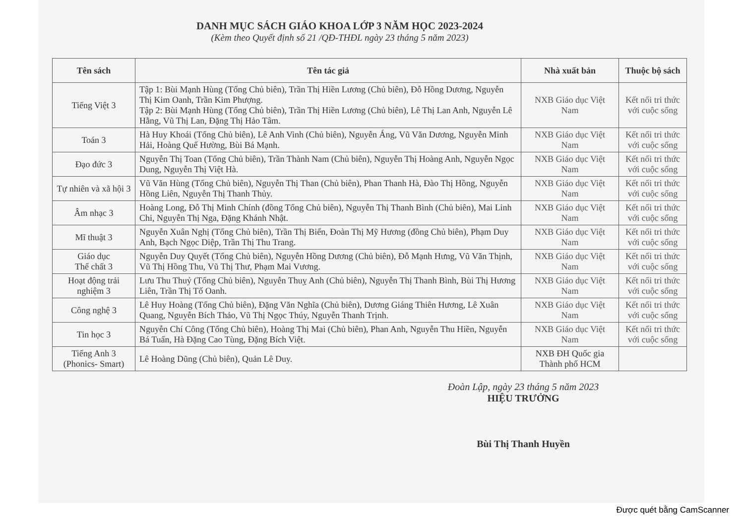DANH MỤC SÁCH GIÁO KHOA LỚP 3 NĂM HỌC 2023-2024
(Kèm theo Quyết định số 21 /QĐ-THĐL ngày 23 tháng 5 năm 2023)
| Tên sách | Tên tác giả | Nhà xuất bản | Thuộc bộ sách |
| --- | --- | --- | --- |
| Tiếng Việt 3 | Tập 1: Bùi Mạnh Hùng (Tổng Chủ biên), Trần Thị Hiền Lương (Chủ biên), Đỗ Hồng Dương, Nguyễn Thị Kim Oanh, Trần Kim Phượng. Tập 2: Bùi Mạnh Hùng (Tổng Chủ biên), Trần Thị Hiền Lương (Chủ biên), Lê Thị Lan Anh, Nguyễn Lê Hằng, Vũ Thị Lan, Đặng Thị Hảo Tâm. | NXB Giáo dục Việt Nam | Kết nối tri thức với cuộc sống |
| Toán 3 | Hà Huy Khoái (Tổng Chủ biên), Lê Anh Vinh (Chủ biên), Nguyễn Áng, Vũ Văn Dương, Nguyễn Minh Hải, Hoàng Quế Hường, Bùi Bá Mạnh. | NXB Giáo dục Việt Nam | Kết nối tri thức với cuộc sống |
| Đạo đức 3 | Nguyễn Thị Toan (Tổng Chủ biên), Trần Thành Nam (Chủ biên), Nguyễn Thị Hoàng Anh, Nguyễn Ngọc Dung, Nguyễn Thị Việt Hà. | NXB Giáo dục Việt Nam | Kết nối tri thức với cuộc sống |
| Tự nhiên và xã hội 3 | Vũ Văn Hùng (Tổng Chủ biên), Nguyễn Thị Than (Chủ biên), Phan Thanh Hà, Đào Thị Hồng, Nguyễn Hồng Liên, Nguyễn Thị Thanh Thủy. | NXB Giáo dục Việt Nam | Kết nối tri thức với cuộc sống |
| Âm nhạc 3 | Hoàng Long, Đỗ Thị Minh Chính (đồng Tổng Chủ biên), Nguyễn Thị Thanh Bình (Chủ biên), Mai Linh Chi, Nguyễn Thị Nga, Đặng Khánh Nhật. | NXB Giáo dục Việt Nam | Kết nối tri thức với cuộc sống |
| Mĩ thuật 3 | Nguyễn Xuân Nghị (Tổng Chủ biên), Trần Thị Biển, Đoàn Thị Mỹ Hương (đồng Chủ biên), Phạm Duy Anh, Bạch Ngọc Diệp, Trần Thị Thu Trang. | NXB Giáo dục Việt Nam | Kết nối tri thức với cuộc sống |
| Giáo dục Thể chất 3 | Nguyễn Duy Quyết (Tổng Chủ biên), Nguyễn Hồng Dương (Chủ biên), Đỗ Mạnh Hưng, Vũ Văn Thịnh, Vũ Thị Hồng Thu, Vũ Thị Thư, Phạm Mai Vương. | NXB Giáo dục Việt Nam | Kết nối tri thức với cuộc sống |
| Hoạt động trải nghiệm 3 | Lưu Thu Thuỷ (Tổng Chủ biên), Nguyễn Thuỵ Anh (Chủ biên), Nguyễn Thị Thanh Bình, Bùi Thị Hương Liên, Trần Thị Tố Oanh. | NXB Giáo dục Việt Nam | Kết nối tri thức với cuộc sống |
| Công nghệ 3 | Lê Huy Hoàng (Tổng Chủ biên), Đặng Văn Nghĩa (Chủ biên), Dương Giáng Thiên Hương, Lê Xuân Quang, Nguyễn Bích Thảo, Vũ Thị Ngọc Thúy, Nguyễn Thanh Trịnh. | NXB Giáo dục Việt Nam | Kết nối tri thức với cuộc sống |
| Tin học 3 | Nguyễn Chí Công (Tổng Chủ biên), Hoàng Thị Mai (Chủ biên), Phan Anh, Nguyễn Thu Hiền, Nguyễn Bá Tuấn, Hà Đặng Cao Tùng, Đặng Bích Việt. | NXB Giáo dục Việt Nam | Kết nối tri thức với cuộc sống |
| Tiếng Anh 3 (Phonics- Smart) | Lê Hoàng Dũng (Chủ biên), Quản Lê Duy. | NXB ĐH Quốc gia Thành phố HCM | |
Đoàn Lập, ngày 23 tháng 5 năm 2023
HIỆU TRƯỞNG
Bùi Thị Thanh Huyền
Được quét bằng CamScanner